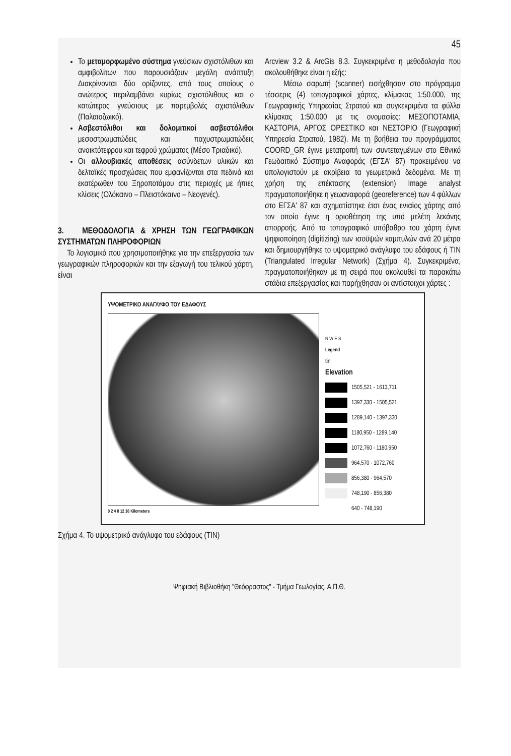45
Το μεταμορφωμένο σύστημα γνεύσιων σχιστόλιθων και αμφιβολίτων που παρουσιάζουν μεγάλη ανάπτυξη Διακρίνονται δύο ορίζοντες, από τους οποίους ο ανώτερος περιλαμβάνει κυρίως σχιστόλιθους και ο κατώτερος γνεύσιους με παρεμβολές σχιστόλιθων (Παλαιοζωικό).
Ασβεστόλιθοι και δολομιτικοί ασβεστόλιθοι μεσοστρωματώδεις και παχυστρωματώδεις ανοικτότεφρου και τεφρού χρώματος (Μέσο Τριαδικό).
Οι αλλουβιακές αποθέσεις ασύνδετων υλικών και δελταϊκές προσχώσεις που εμφανίζονται στα πεδινά και εκατέρωθεν του Ξηροποτάμου στις περιοχές με ήπιες κλίσεις (Ολόκαινο – Πλειστόκαινο – Νεογενές).
3. ΜΕΘΟΔΟΛΟΓΙΑ & ΧΡΗΣΗ ΤΩΝ ΓΕΩΓΡΑΦΙΚΩΝ ΣΥΣΤΗΜΑΤΩΝ ΠΛΗΡΟΦΟΡΙΩΝ
Το λογισμικό που χρησιμοποιήθηκε για την επεξεργασία των γεωγραφικών πληροφοριών και την εξαγωγή του τελικού χάρτη, είναι
Arcview 3.2 & ArcGis 8.3. Συγκεκριμένα η μεθοδολογία που ακολουθήθηκε είναι η εξής:
Μέσω σαρωτή (scanner) εισήχθησαν στο πρόγραμμα τέσσερις (4) τοπογραφικοί χάρτες, κλίμακας 1:50.000, της Γεωγραφικής Υπηρεσίας Στρατού και συγκεκριμένα τα φύλλα κλίμακας 1:50.000 με τις ονομασίες: ΜΕΣΟΠΟΤΑΜΙΑ, ΚΑΣΤΟΡΙΑ, ΑΡΓΟΣ ΟΡΕΣΤΙΚΟ και ΝΕΣΤΟΡΙΟ (Γεωγραφική Υπηρεσία Στρατού, 1982). Με τη βοήθεια του προγράμματος COORD_GR έγινε μετατροπή των συντεταγμένων στο Εθνικό Γεωδαιτικό Σύστημα Αναφοράς (ΕΓΣΑ' 87) προκειμένου να υπολογιστούν με ακρίβεια τα γεωμετρικά δεδομένα. Με τη χρήση της επέκτασης (extension) Image analyst πραγματοποιήθηκε η γεωαναφορά (georeference) των 4 φύλλων στο ΕΓΣΑ' 87 και σχηματίστηκε έτσι ένας ενιαίος χάρτης από τον οποίο έγινε η οριοθέτηση της υπό μελέτη λεκάνης απορροής. Από το τοπογραφικό υπόβαθρο του χάρτη έγινε ψηφιοποίηση (digitizing) των ισοϋψών καμπυλών ανά 20 μέτρα και δημιουργήθηκε το υψομετρικό ανάγλυφο του εδάφους ή TIN (Triangulated Irregular Network) (Σχήμα 4). Συγκεκριμένα, πραγματοποιήθηκαν με τη σειρά που ακολουθεί τα παρακάτω στάδια επεξεργασίας και παρήχθησαν οι αντίστοιχοι χάρτες :
ΥΨΟΜΕΤΡΙΚΟ ΑΝΑΓΛΥΦΟ ΤΟΥ ΕΔΑΦΟΥΣ
0 2 4 8 12 16 Kilometers
N W E S
Legend
tin
Elevation
1505,521 - 1613,711
1397,330 - 1505,521
1289,140 - 1397,330
1180,950 - 1289,140
1072,760 - 1180,950
964,570 - 1072,760
856,380 - 964,570
748,190 - 856,380
640 - 748,190
Σχήμα 4. Το υψομετρικό ανάγλυφο του εδάφους (TIN)
Ψηφιακή Βιβλιοθήκη "Θεόφραστος" - Τμήμα Γεωλογίας. Α.Π.Θ.